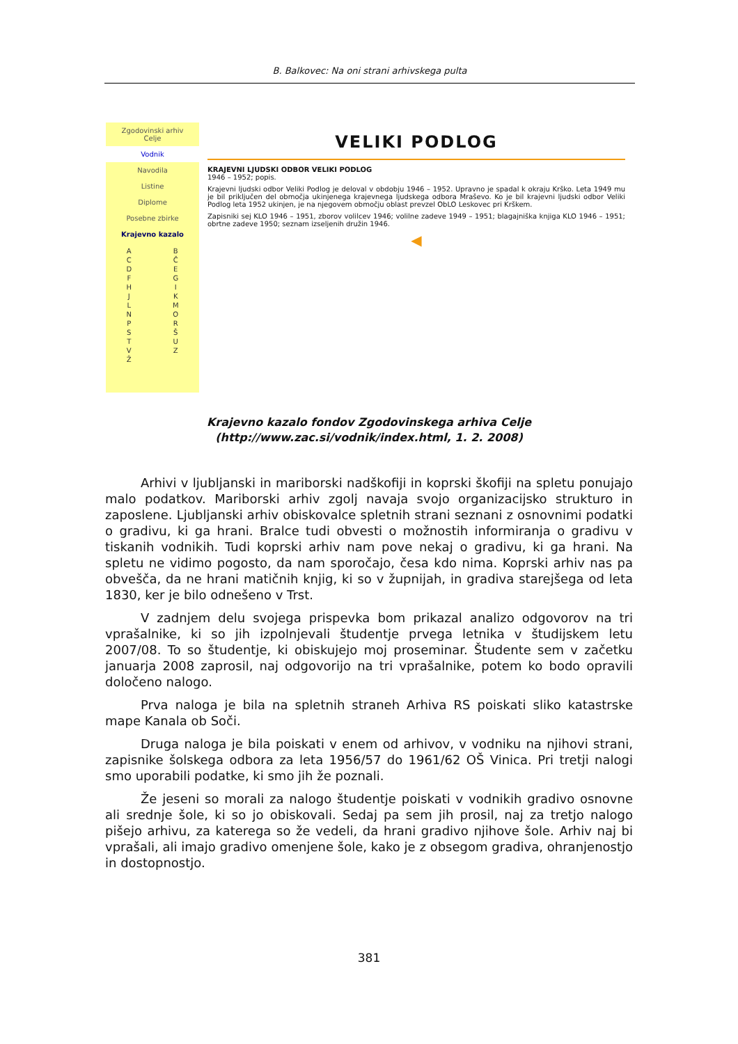B. Balkovec: Na oni strani arhivskega pulta
Zgodovinski arhiv
Celje
Vodnik
Navodila
Listine
Diplome
Posebne zbirke
Krajevno kazalo
A
C
D
F
H
J
L
N
P
S
T
V
Ž B
Č
E
G
I
K
M
O
R
Š
U
Z
VELIKI PODLOG
KRAJEVNI LJUDSKI ODBOR VELIKI PODLOG
1946 – 1952; popis.
Krajevni ljudski odbor Veliki Podlog je deloval v obdobju 1946 – 1952. Upravno je spadal k okraju Krško. Leta 1949 mu je bil priključen del območja ukinjenega krajevnega ljudskega odbora Mraševo. Ko je bil krajevni ljudski odbor Veliki Podlog leta 1952 ukinjen, je na njegovem območju oblast prevzel ObLO Leskovec pri Krškem.
Zapisniki sej KLO 1946 – 1951, zborov volilcev 1946; volilne zadeve 1949 – 1951; blagajniška knjiga KLO 1946 – 1951; obrtne zadeve 1950; seznam izseljenih družin 1946.
◀
Krajevno kazalo fondov Zgodovinskega arhiva Celje
(http://www.zac.si/vodnik/index.html, 1. 2. 2008)
Arhivi v ljubljanski in mariborski nadškofiji in koprski škofiji na spletu ponujajo malo podatkov. Mariborski arhiv zgolj navaja svojo organizacijsko strukturo in zaposlene. Ljubljanski arhiv obiskovalce spletnih strani seznani z osnovnimi podatki o gradivu, ki ga hrani. Bralce tudi obvesti o možnostih informiranja o gradivu v tiskanih vodnikih. Tudi koprski arhiv nam pove nekaj o gradivu, ki ga hrani. Na spletu ne vidimo pogosto, da nam sporočajo, česa kdo nima. Koprski arhiv nas pa obvešča, da ne hrani matičnih knjig, ki so v župnijah, in gradiva starejšega od leta 1830, ker je bilo odnešeno v Trst.
V zadnjem delu svojega prispevka bom prikazal analizo odgovorov na tri vprašalnike, ki so jih izpolnjevali študentje prvega letnika v študijskem letu 2007/08. To so študentje, ki obiskujejo moj proseminar. Študente sem v začetku januarja 2008 zaprosil, naj odgovorijo na tri vprašalnike, potem ko bodo opravili določeno nalogo.
Prva naloga je bila na spletnih straneh Arhiva RS poiskati sliko katastrske mape Kanala ob Soči.
Druga naloga je bila poiskati v enem od arhivov, v vodniku na njihovi strani, zapisnike šolskega odbora za leta 1956/57 do 1961/62 OŠ Vinica. Pri tretji nalogi smo uporabili podatke, ki smo jih že poznali.
Že jeseni so morali za nalogo študentje poiskati v vodnikih gradivo osnovne ali srednje šole, ki so jo obiskovali. Sedaj pa sem jih prosil, naj za tretjo nalogo pišejo arhivu, za katerega so že vedeli, da hrani gradivo njihove šole. Arhiv naj bi vprašali, ali imajo gradivo omenjene šole, kako je z obsegom gradiva, ohranjenostjo in dostopnostjo.
381